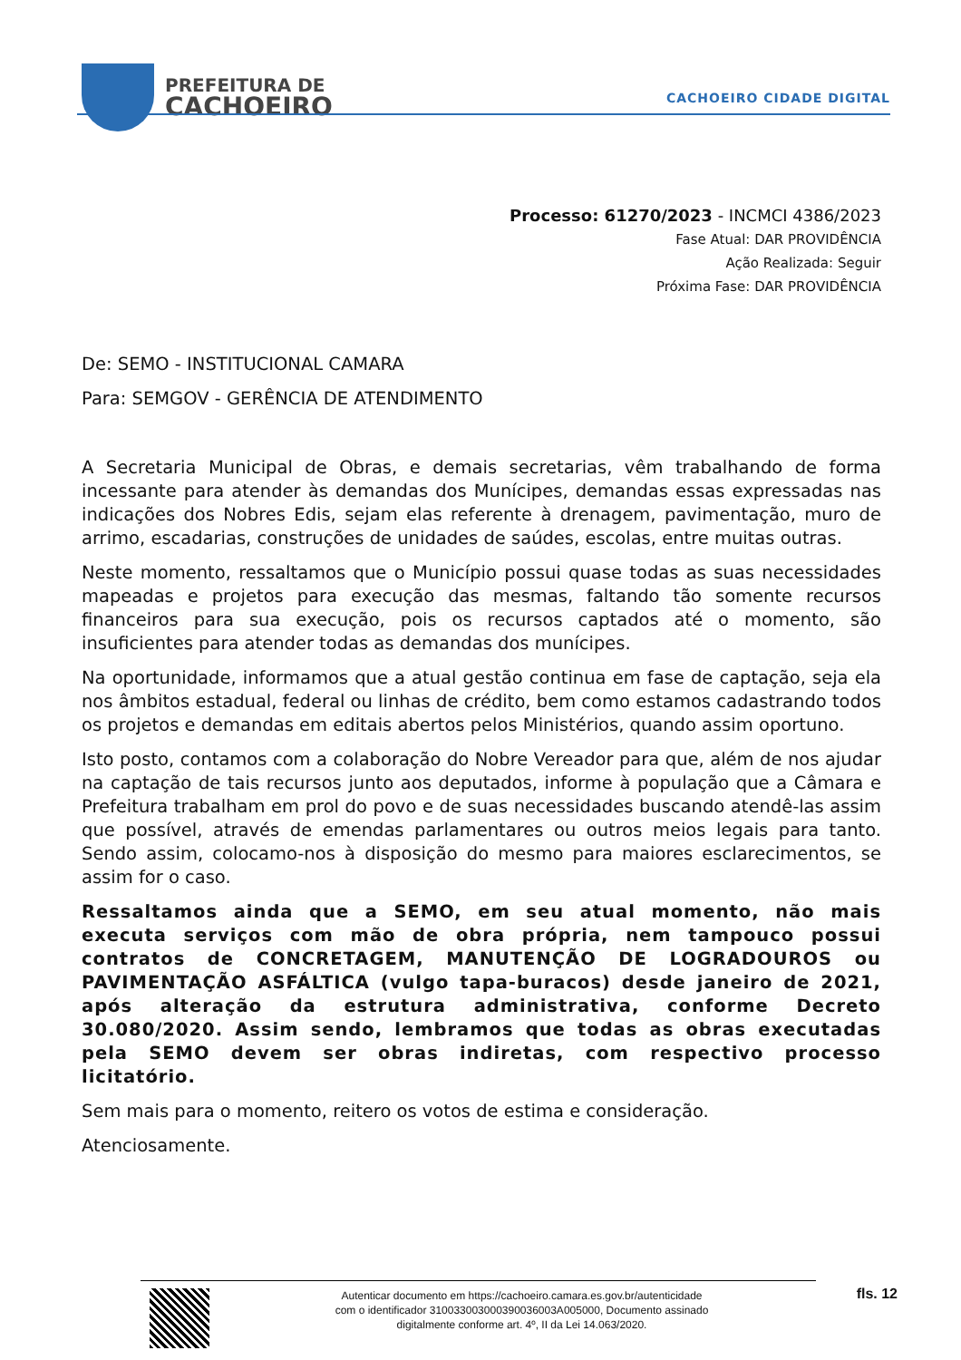PREFEITURA DE
CACHOEIRO
CACHOEIRO CIDADE DIGITAL
Processo: 61270/2023 - INCMCI 4386/2023
Fase Atual: DAR PROVIDÊNCIA
Ação Realizada: Seguir
Próxima Fase: DAR PROVIDÊNCIA
De: SEMO - INSTITUCIONAL CAMARA
Para: SEMGOV - GERÊNCIA DE ATENDIMENTO
A Secretaria Municipal de Obras, e demais secretarias, vêm trabalhando de forma incessante para atender às demandas dos Munícipes, demandas essas expressadas nas indicações dos Nobres Edis, sejam elas referente à drenagem, pavimentação, muro de arrimo, escadarias, construções de unidades de saúdes, escolas, entre muitas outras.
Neste momento, ressaltamos que o Município possui quase todas as suas necessidades mapeadas e projetos para execução das mesmas, faltando tão somente recursos financeiros para sua execução, pois os recursos captados até o momento, são insuficientes para atender todas as demandas dos munícipes.
Na oportunidade, informamos que a atual gestão continua em fase de captação, seja ela nos âmbitos estadual, federal ou linhas de crédito, bem como estamos cadastrando todos os projetos e demandas em editais abertos pelos Ministérios, quando assim oportuno.
Isto posto, contamos com a colaboração do Nobre Vereador para que, além de nos ajudar na captação de tais recursos junto aos deputados, informe à população que a Câmara e Prefeitura trabalham em prol do povo e de suas necessidades buscando atendê-las assim que possível, através de emendas parlamentares ou outros meios legais para tanto. Sendo assim, colocamo-nos à disposição do mesmo para maiores esclarecimentos, se assim for o caso.
Ressaltamos ainda que a SEMO, em seu atual momento, não mais executa serviços com mão de obra própria, nem tampouco possui contratos de CONCRETAGEM, MANUTENÇÃO DE LOGRADOUROS ou PAVIMENTAÇÃO ASFÁLTICA (vulgo tapa-buracos) desde janeiro de 2021, após alteração da estrutura administrativa, conforme Decreto 30.080/2020. Assim sendo, lembramos que todas as obras executadas pela SEMO devem ser obras indiretas, com respectivo processo licitatório.
Sem mais para o momento, reitero os votos de estima e consideração.
Atenciosamente.
Autenticar documento em https://cachoeiro.camara.es.gov.br/autenticidade
com o identificador 310033003000390036003A005000, Documento assinado
digitalmente conforme art. 4º, II da Lei 14.063/2020.
fls. 12